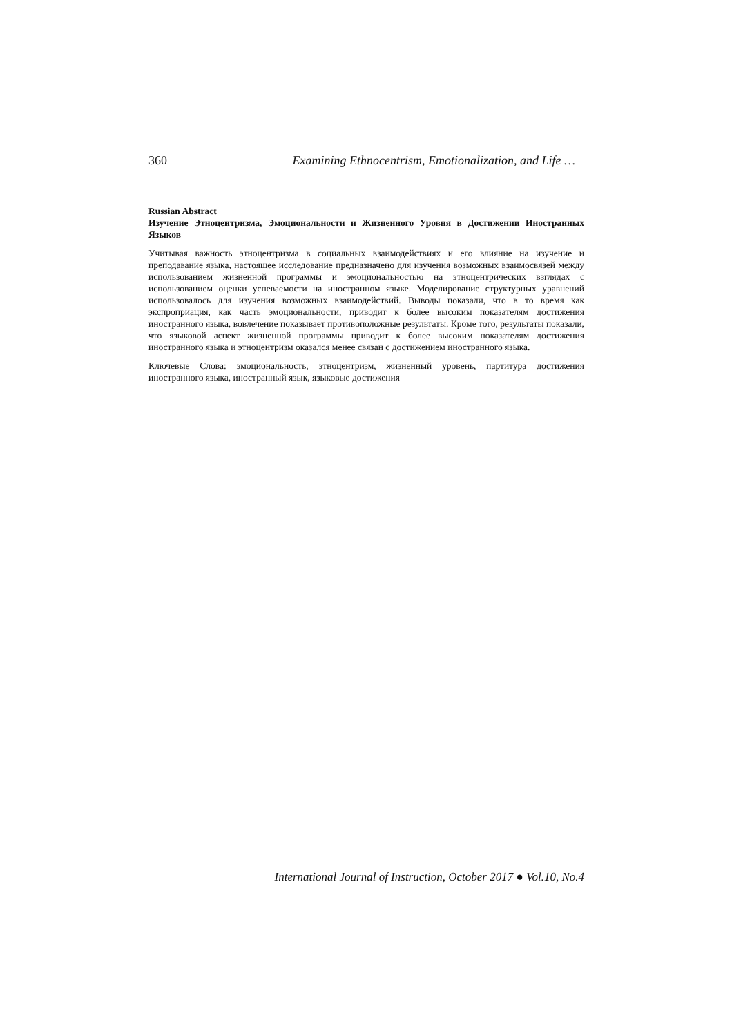360 Examining Ethnocentrism, Emotionalization, and Life …
Russian Abstract
Изучение Этноцентризма, Эмоциональности и Жизненного Уровня в Достижении Иностранных Языков
Учитывая важность этноцентризма в социальных взаимодействиях и его влияние на изучение и преподавание языка, настоящее исследование предназначено для изучения возможных взаимосвязей между использованием жизненной программы и эмоциональностью на этноцентрических взглядах с использованием оценки успеваемости на иностранном языке. Моделирование структурных уравнений использовалось для изучения возможных взаимодействий. Выводы показали, что в то время как экспроприация, как часть эмоциональности, приводит к более высоким показателям достижения иностранного языка, вовлечение показывает противоположные результаты. Кроме того, результаты показали, что языковой аспект жизненной программы приводит к более высоким показателям достижения иностранного языка и этноцентризм оказался менее связан с достижением иностранного языка.
Ключевые Слова: эмоциональность, этноцентризм, жизненный уровень, партитура достижения иностранного языка, иностранный язык, языковые достижения
International Journal of Instruction, October 2017 ● Vol.10, No.4